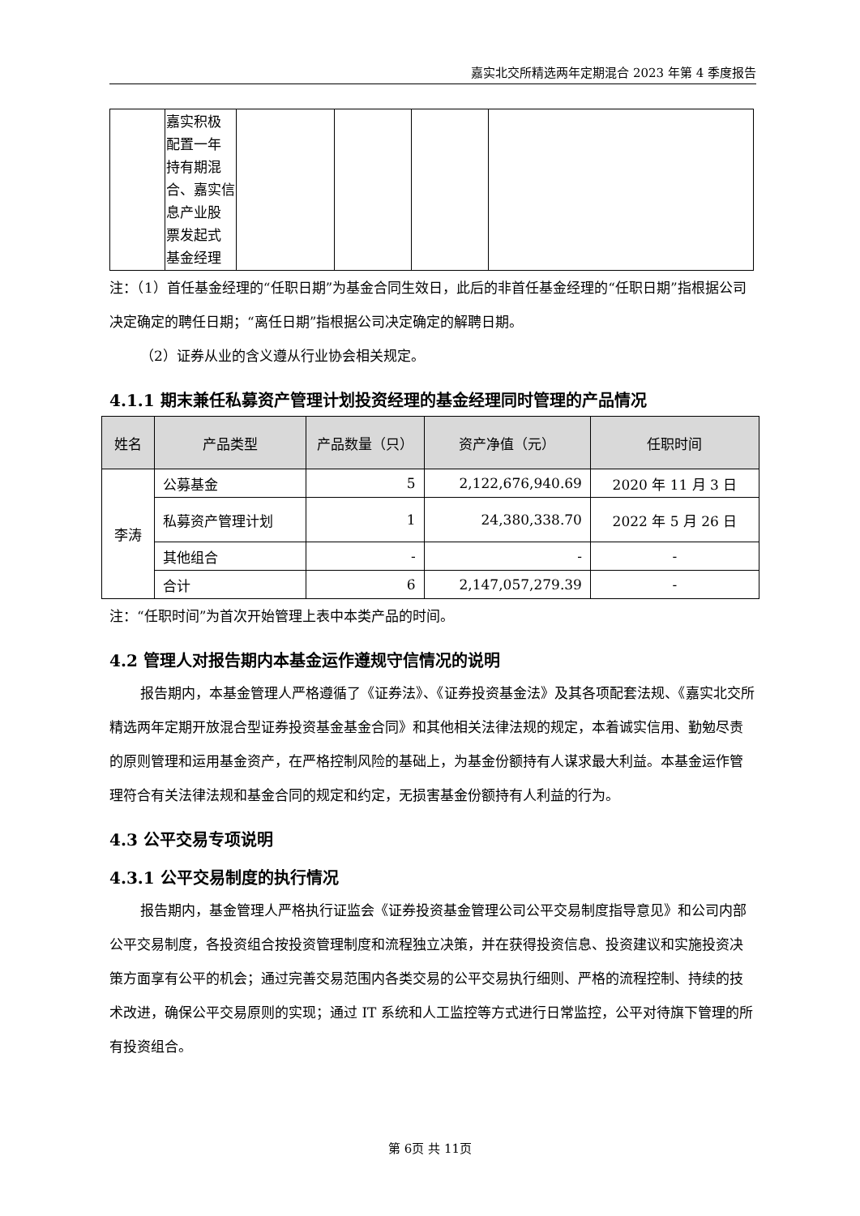嘉实北交所精选两年定期混合 2023 年第 4 季度报告
| | 嘉实积极 配置一年 持有期混 合、嘉实信 息产业股 票发起式 基金经理 | | | | |
注：（1）首任基金经理的“任职日期”为基金合同生效日，此后的非首任基金经理的“任职日期”指根据公司决定确定的聘任日期；“离任日期”指根据公司决定确定的解聘日期。
（2）证券从业的含义遵从行业协会相关规定。
4.1.1 期末兼任私募资产管理计划投资经理的基金经理同时管理的产品情况
| 姓名 | 产品类型 | 产品数量（只） | 资产净值（元） | 任职时间 |
| --- | --- | --- | --- | --- |
| 李涛 | 公募基金 | 5 | 2,122,676,940.69 | 2020 年 11 月 3 日 |
| | 私募资产管理计划 | 1 | 24,380,338.70 | 2022 年 5 月 26 日 |
| | 其他组合 | - | - | - |
| | 合计 | 6 | 2,147,057,279.39 | - |
注：“任职时间”为首次开始管理上表中本类产品的时间。
4.2 管理人对报告期内本基金运作遵规守信情况的说明
报告期内，本基金管理人严格遵循了《证券法》、《证券投资基金法》及其各项配套法规、《嘉实北交所精选两年定期开放混合型证券投资基金基金合同》和其他相关法律法规的规定，本着诚实信用、勤勉尽责的原则管理和运用基金资产，在严格控制风险的基础上，为基金份额持有人谋求最大利益。本基金运作管理符合有关法律法规和基金合同的规定和约定，无损害基金份额持有人利益的行为。
4.3 公平交易专项说明
4.3.1 公平交易制度的执行情况
报告期内，基金管理人严格执行证监会《证券投资基金管理公司公平交易制度指导意见》和公司内部公平交易制度，各投资组合按投资管理制度和流程独立决策，并在获得投资信息、投资建议和实施投资决策方面享有公平的机会；通过完善交易范围内各类交易的公平交易执行细则、严格的流程控制、持续的技术改进，确保公平交易原则的实现；通过 IT 系统和人工监控等方式进行日常监控，公平对待旗下管理的所有投资组合。
第 6页 共 11页